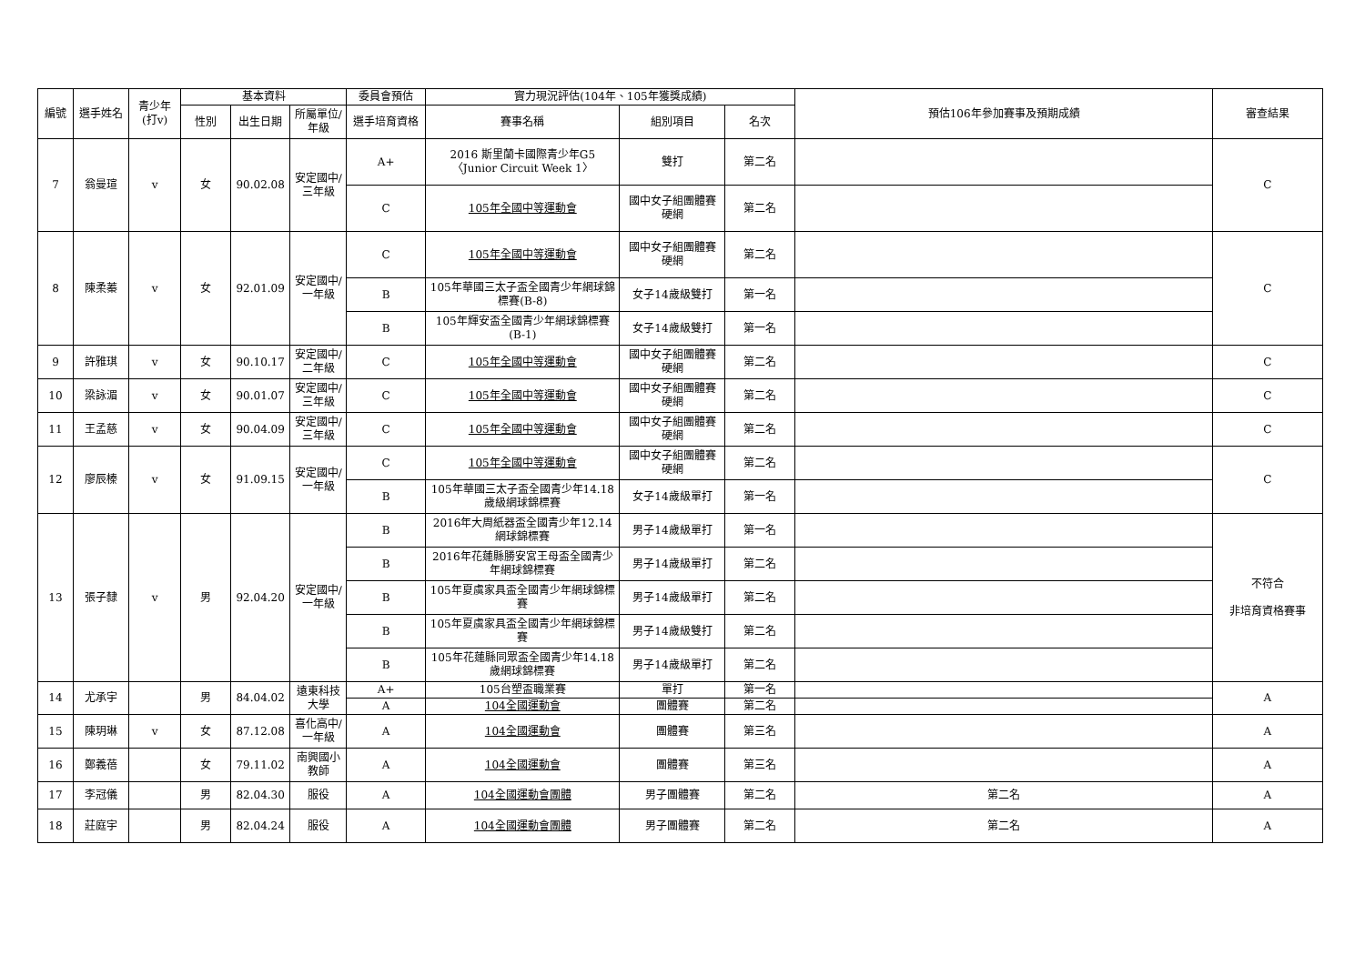| 編號 | 選手姓名 | 青少年(打v) | 基本資料 | | | 委員會預估 | 實力現況評估(104年、105年獲獎成績) | | | 預估106年參加賽事及預期成績 | 審查結果 |
| --- | --- | --- | --- | --- | --- | --- | --- | --- | --- | --- | --- |
| | | | 性別 | 出生日期 | 所屬單位/年級 | 選手培育資格 | 賽事名稱 | 組別項目 | 名次 | | |
| 7 | 翁曼瑄 | v | 女 | 90.02.08 | 安定國中/三年級 | A+ | 2016 斯里蘭卡國際青少年G5〈Junior Circuit Week 1〉 | 雙打 | 第二名 | | C |
| | | | | | | C | 105年全國中等運動會 | 國中女子組團體賽 硬網 | 第二名 | | |
| 8 | 陳柔蓁 | v | 女 | 92.01.09 | 安定國中/一年級 | C | 105年全國中等運動會 | 國中女子組團體賽 硬網 | 第二名 | | C |
| | | | | | | B | 105年華國三太子盃全國青少年網球錦標賽(B-8) | 女子14歲級雙打 | 第一名 | | |
| | | | | | | B | 105年輝安盃全國青少年網球錦標賽(B-1) | 女子14歲級雙打 | 第一名 | | |
| 9 | 許雅琪 | v | 女 | 90.10.17 | 安定國中/二年級 | C | 105年全國中等運動會 | 國中女子組團體賽 硬網 | 第二名 | | C |
| 10 | 梁詠湄 | v | 女 | 90.01.07 | 安定國中/三年級 | C | 105年全國中等運動會 | 國中女子組團體賽 硬網 | 第二名 | | C |
| 11 | 王孟慈 | v | 女 | 90.04.09 | 安定國中/三年級 | C | 105年全國中等運動會 | 國中女子組團體賽 硬網 | 第二名 | | C |
| 12 | 廖辰榛 | v | 女 | 91.09.15 | 安定國中/一年級 | C | 105年全國中等運動會 | 國中女子組團體賽 硬網 | 第二名 | | C |
| | | | | | | B | 105年華國三太子盃全國青少年14.18歲級網球錦標賽 | 女子14歲級單打 | 第一名 | | |
| 13 | 張子隸 | v | 男 | 92.04.20 | 安定國中/一年級 | B | 2016年大周紙器盃全國青少年12.14網球錦標賽 | 男子14歲級單打 | 第一名 | | 不符合 非培育資格賽事 |
| | | | | | | B | 2016年花蓮縣勝安宮王母盃全國青少年網球錦標賽 | 男子14歲級單打 | 第二名 | | |
| | | | | | | B | 105年夏虞家具盃全國青少年網球錦標賽 | 男子14歲級單打 | 第二名 | | |
| | | | | | | B | 105年夏虞家具盃全國青少年網球錦標賽 | 男子14歲級雙打 | 第二名 | | |
| | | | | | | B | 105年花蓮縣同眾盃全國青少年14.18歲網球錦標賽 | 男子14歲級單打 | 第二名 | | |
| 14 | 尤承宇 | | 男 | 84.04.02 | 遠東科技大學 | A+ | 105台塑盃職業賽 | 單打 | 第一名 | | A |
| | | | | | | A | 104全國運動會 | 團體賽 | 第二名 | | |
| 15 | 陳玥琳 | v | 女 | 87.12.08 | 喜化高中/一年級 | A | 104全國運動會 | 團體賽 | 第三名 | | A |
| 16 | 鄭義蓓 | | 女 | 79.11.02 | 南興國小教師 | A | 104全國運動會 | 團體賽 | 第三名 | | A |
| 17 | 李冠儀 | | 男 | 82.04.30 | 服役 | A | 104全國運動會團體 | 男子團體賽 | 第二名 | 第二名 | A |
| 18 | 莊庭宇 | | 男 | 82.04.24 | 服役 | A | 104全國運動會團體 | 男子團體賽 | 第二名 | 第二名 | A |